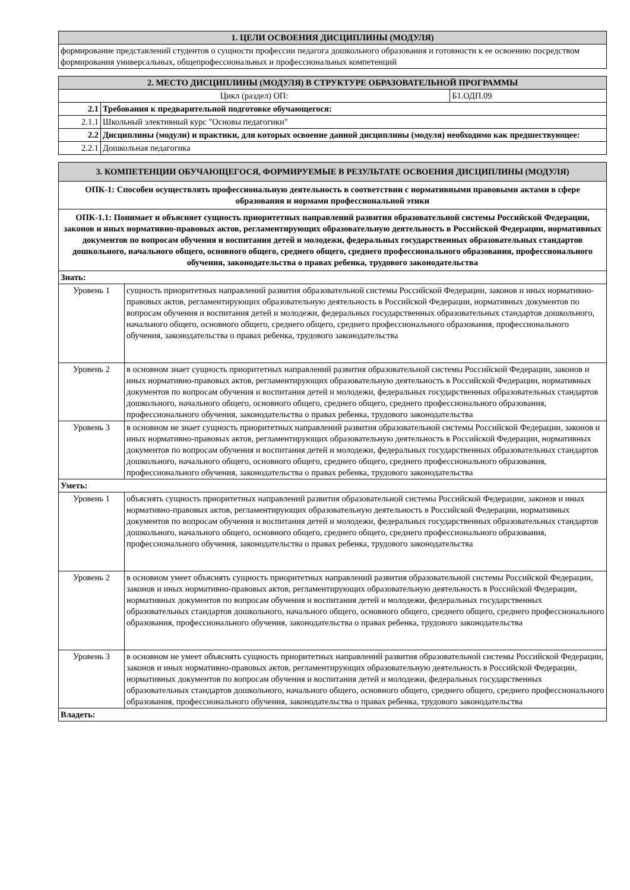| 1. ЦЕЛИ ОСВОЕНИЯ ДИСЦИПЛИНЫ (МОДУЛЯ) |
| --- |
| формирование представлений студентов о сущности профессии педагога дошкольного образования и готовности к ее освоению посредством формирования универсальных, общепрофессиональных и профессиональных компетенций |
| 2. МЕСТО ДИСЦИПЛИНЫ (МОДУЛЯ) В СТРУКТУРЕ ОБРАЗОВАТЕЛЬНОЙ ПРОГРАММЫ | | |
| --- | --- | --- |
| Цикл (раздел) ОП: | | Б1.ОДП.09 |
| 2.1 | Требования к предварительной подготовке обучающегося: | |
| 2.1.1 | Школьный элективный курс "Основы педагогики" | |
| 2.2 | Дисциплины (модули) и практики, для которых освоение данной дисциплины (модуля) необходимо как предшествующее: | |
| 2.2.1 | Дошкольная педагогика | |
| 3. КОМПЕТЕНЦИИ ОБУЧАЮЩЕГОСЯ, ФОРМИРУЕМЫЕ В РЕЗУЛЬТАТЕ ОСВОЕНИЯ ДИСЦИПЛИНЫ (МОДУЛЯ) | |
| --- | --- |
| ОПК-1: Способен осуществлять профессиональную деятельность в соответствии с нормативными правовыми актами в сфере образования и нормами профессиональной этики | |
| ОПК-1.1: Понимает и объясняет сущность приоритетных направлений развития образовательной системы Российской Федерации, законов и иных нормативно-правовых актов, регламентирующих образовательную деятельность в Российской Федерации, нормативных документов по вопросам обучения и воспитания детей и молодежи, федеральных государственных образовательных стандартов дошкольного, начального общего, основного общего, среднего общего, среднего профессионального образования, профессионального обучения, законодательства о правах ребенка, трудового законодательства | |
| Знать: | |
| Уровень 1 | сущность приоритетных направлений развития образовательной системы Российской Федерации, законов и иных нормативно-правовых актов, регламентирующих образовательную деятельность в Российской Федерации, нормативных документов по вопросам обучения и воспитания детей и молодежи, федеральных государственных образовательных стандартов дошкольного, начального общего, основного общего, среднего общего, среднего профессионального образования, профессионального обучения, законодательства о правах ребенка, трудового законодательства |
| Уровень 2 | в основном знает сущность приоритетных направлений развития образовательной системы Российской Федерации, законов и иных нормативно-правовых актов, регламентирующих образовательную деятельность в Российской Федерации, нормативных документов по вопросам обучения и воспитания детей и молодежи, федеральных государственных образовательных стандартов дошкольного, начального общего, основного общего, среднего общего, среднего профессионального образования, профессионального обучения, законодательства о правах ребенка, трудового законодательства |
| Уровень 3 | в основном не знает сущность приоритетных направлений развития образовательной системы Российской Федерации, законов и иных нормативно-правовых актов, регламентирующих образовательную деятельность в Российской Федерации, нормативных документов по вопросам обучения и воспитания детей и молодежи, федеральных государственных образовательных стандартов дошкольного, начального общего, основного общего, среднего общего, среднего профессионального образования, профессионального обучения, законодательства о правах ребенка, трудового законодательства |
| Уметь: | |
| Уровень 1 | объяснять сущность приоритетных направлений развития образовательной системы Российской Федерации, законов и иных нормативно-правовых актов, регламентирующих образовательную деятельность в Российской Федерации, нормативных документов по вопросам обучения и воспитания детей и молодежи, федеральных государственных образовательных стандартов дошкольного, начального общего, основного общего, среднего общего, среднего профессионального образования, профессионального обучения, законодательства о правах ребенка, трудового законодательства |
| Уровень 2 | в основном умеет объяснять сущность приоритетных направлений развития образовательной системы Российской Федерации, законов и иных нормативно-правовых актов, регламентирующих образовательную деятельность в Российской Федерации, нормативных документов по вопросам обучения и воспитания детей и молодежи, федеральных государственных образовательных стандартов дошкольного, начального общего, основного общего, среднего общего, среднего профессионального образования, профессионального обучения, законодательства о правах ребенка, трудового законодательства |
| Уровень 3 | в основном не умеет объяснять сущность приоритетных направлений развития образовательной системы Российской Федерации, законов и иных нормативно-правовых актов, регламентирующих образовательную деятельность в Российской Федерации, нормативных документов по вопросам обучения и воспитания детей и молодежи, федеральных государственных образовательных стандартов дошкольного, начального общего, основного общего, среднего общего, среднего профессионального образования, профессионального обучения, законодательства о правах ребенка, трудового законодательства |
| Владеть: | |